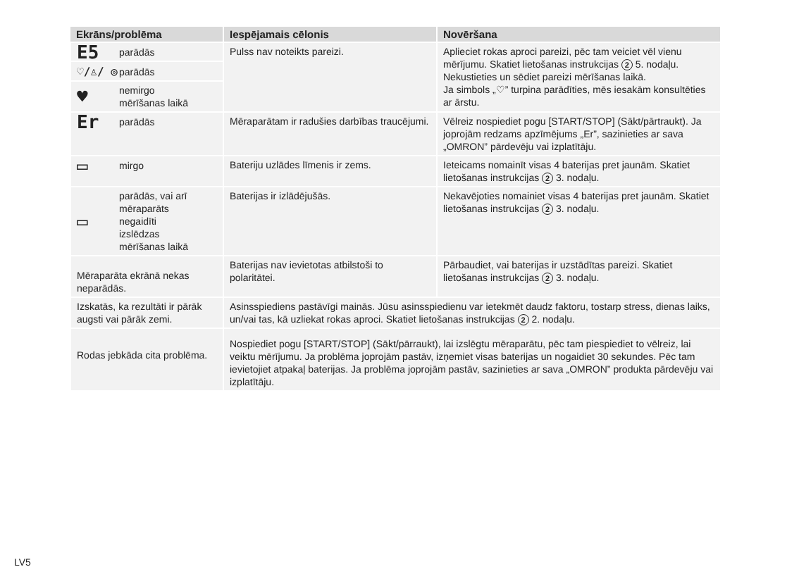| Ekrāns/problēma | Iespējamais cēlonis | Novēršana |
| --- | --- | --- |
| E5 parādās | Pulss nav noteikts pareizi. | Aplieciet rokas aproci pareizi, pēc tam veiciet vēl vienu mērījumu. Skatiet lietošanas instrukcijas 2 5. nodaļu. Nekustieties un sēdiet pareizi mērīšanas laikā. Ja simbols „♡” turpina parādīties, mēs iesakām konsultēties ar ārstu. |
| ♡/♙/ ◎ parādās | | |
| ♥ nemirgo mērīšanas laikā | | |
| Er parādās | Mēraparātam ir radušies darbības traucējumi. | Vēlreiz nospiediet pogu [START/STOP] (Sākt/pārtraukt). Ja joprojām redzams apzīmējums „Er”, sazinieties ar sava „OMRON” pārdevēju vai izplatītāju. |
| ▭ mirgo | Bateriju uzlādes līmenis ir zems. | Ieteicams nomainīt visas 4 baterijas pret jaunām. Skatiet lietošanas instrukcijas 2 3. nodaļu. |
| ▭ parādās, vai arī mēraparāts negaidīti izslēdzas mērīšanas laikā | Baterijas ir izlādējušās. | Nekavējoties nomainiet visas 4 baterijas pret jaunām. Skatiet lietošanas instrukcijas 2 3. nodaļu. |
| Mēraparāta ekrānā nekas neparādās. | | |
| | Baterijas nav ievietotas atbilstoši to polaritātei. | Pārbaudiet, vai baterijas ir uzstādītas pareizi. Skatiet lietošanas instrukcijas 2 3. nodaļu. |
| Izskatās, ka rezultāti ir pārāk augsti vai pārāk zemi. | Asinsspiediens pastāvīgi mainās. Jūsu asinsspiedienu var ietekmēt daudz faktoru, tostarp stress, dienas laiks, un/vai tas, kā uzliekat rokas aproci. Skatiet lietošanas instrukcijas 2 2. nodaļu. | |
| Rodas jebkāda cita problēma. | Nospiediet pogu [START/STOP] (Sākt/pārraukt), lai izslēgtu mēraparātu, pēc tam piespiediet to vēlreiz, lai veiktu mērījumu. Ja problēma joprojām pastāv, izņemiet visas baterijas un nogaidiet 30 sekundes. Pēc tam ievietojiet atpakaļ baterijas. Ja problēma joprojām pastāv, sazinieties ar sava „OMRON” produkta pārdevēju vai izplatītāju. | |
LV5